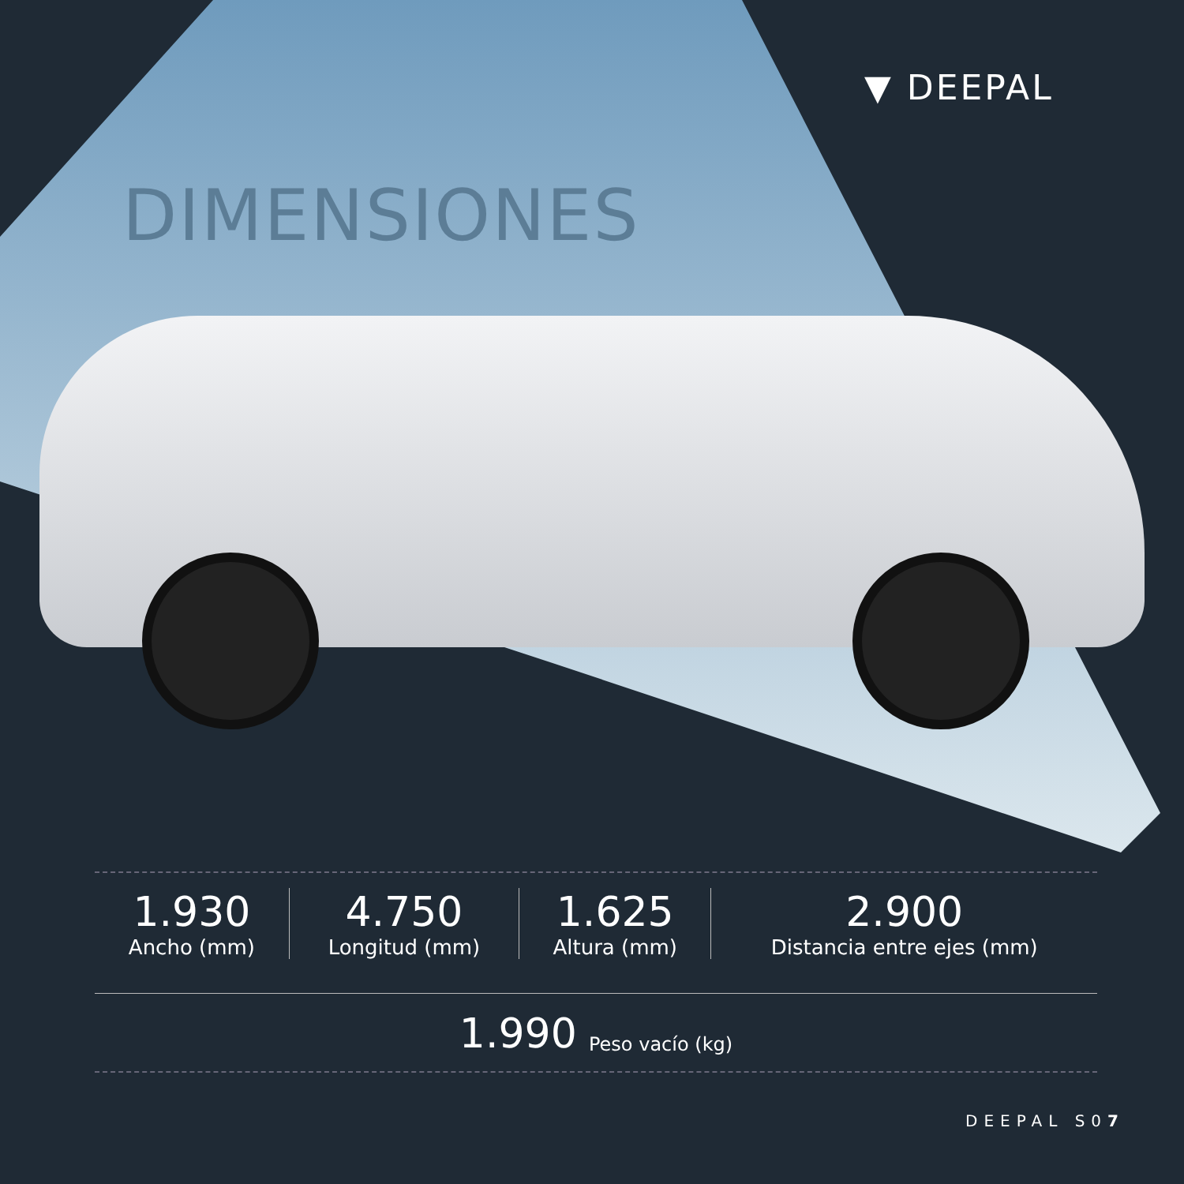▼ DEEPAL
DIMENSIONES
| 1.930 Ancho (mm) | 4.750 Longitud (mm) | 1.625 Altura (mm) | 2.900 Distancia entre ejes (mm) |
1.990 Peso vacío (kg)
DEEPAL S07